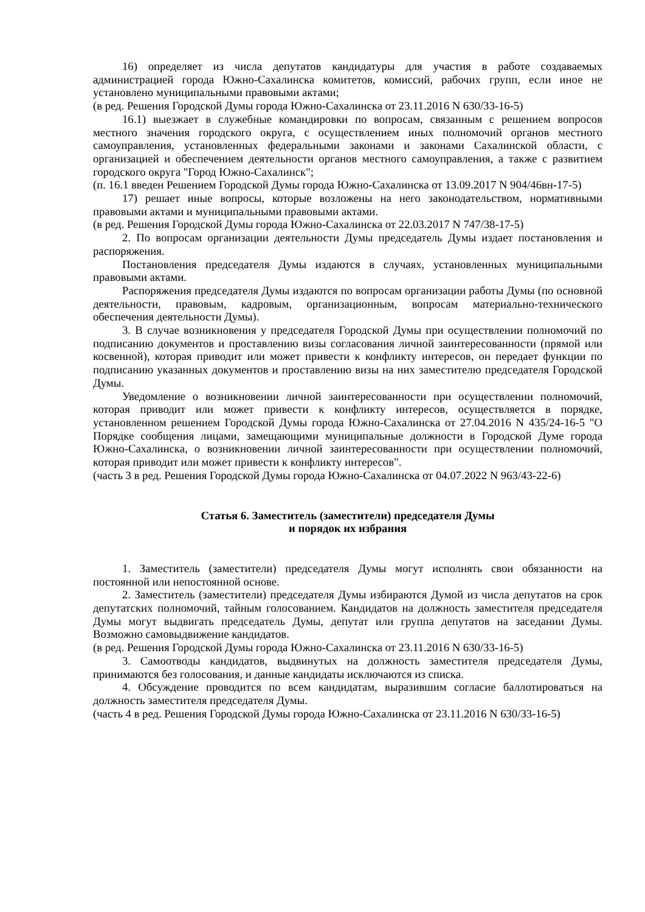16) определяет из числа депутатов кандидатуры для участия в работе создаваемых администрацией города Южно-Сахалинска комитетов, комиссий, рабочих групп, если иное не установлено муниципальными правовыми актами;
(в ред. Решения Городской Думы города Южно-Сахалинска от 23.11.2016 N 630/33-16-5)
16.1) выезжает в служебные командировки по вопросам, связанным с решением вопросов местного значения городского округа, с осуществлением иных полномочий органов местного самоуправления, установленных федеральными законами и законами Сахалинской области, с организацией и обеспечением деятельности органов местного самоуправления, а также с развитием городского округа "Город Южно-Сахалинск";
(п. 16.1 введен Решением Городской Думы города Южно-Сахалинска от 13.09.2017 N 904/46вн-17-5)
17) решает иные вопросы, которые возложены на него законодательством, нормативными правовыми актами и муниципальными правовыми актами.
(в ред. Решения Городской Думы города Южно-Сахалинска от 22.03.2017 N 747/38-17-5)
2. По вопросам организации деятельности Думы председатель Думы издает постановления и распоряжения.
Постановления председателя Думы издаются в случаях, установленных муниципальными правовыми актами.
Распоряжения председателя Думы издаются по вопросам организации работы Думы (по основной деятельности, правовым, кадровым, организационным, вопросам материально-технического обеспечения деятельности Думы).
3. В случае возникновения у председателя Городской Думы при осуществлении полномочий по подписанию документов и проставлению визы согласования личной заинтересованности (прямой или косвенной), которая приводит или может привести к конфликту интересов, он передает функции по подписанию указанных документов и проставлению визы на них заместителю председателя Городской Думы.
Уведомление о возникновении личной заинтересованности при осуществлении полномочий, которая приводит или может привести к конфликту интересов, осуществляется в порядке, установленном решением Городской Думы города Южно-Сахалинска от 27.04.2016 N 435/24-16-5 "О Порядке сообщения лицами, замещающими муниципальные должности в Городской Думе города Южно-Сахалинска, о возникновении личной заинтересованности при осуществлении полномочий, которая приводит или может привести к конфликту интересов".
(часть 3 в ред. Решения Городской Думы города Южно-Сахалинска от 04.07.2022 N 963/43-22-6)
Статья 6. Заместитель (заместители) председателя Думы
и порядок их избрания
1. Заместитель (заместители) председателя Думы могут исполнять свои обязанности на постоянной или непостоянной основе.
2. Заместитель (заместители) председателя Думы избираются Думой из числа депутатов на срок депутатских полномочий, тайным голосованием. Кандидатов на должность заместителя председателя Думы могут выдвигать председатель Думы, депутат или группа депутатов на заседании Думы. Возможно самовыдвижение кандидатов.
(в ред. Решения Городской Думы города Южно-Сахалинска от 23.11.2016 N 630/33-16-5)
3. Самоотводы кандидатов, выдвинутых на должность заместителя председателя Думы, принимаются без голосования, и данные кандидаты исключаются из списка.
4. Обсуждение проводится по всем кандидатам, выразившим согласие баллотироваться на должность заместителя председателя Думы.
(часть 4 в ред. Решения Городской Думы города Южно-Сахалинска от 23.11.2016 N 630/33-16-5)